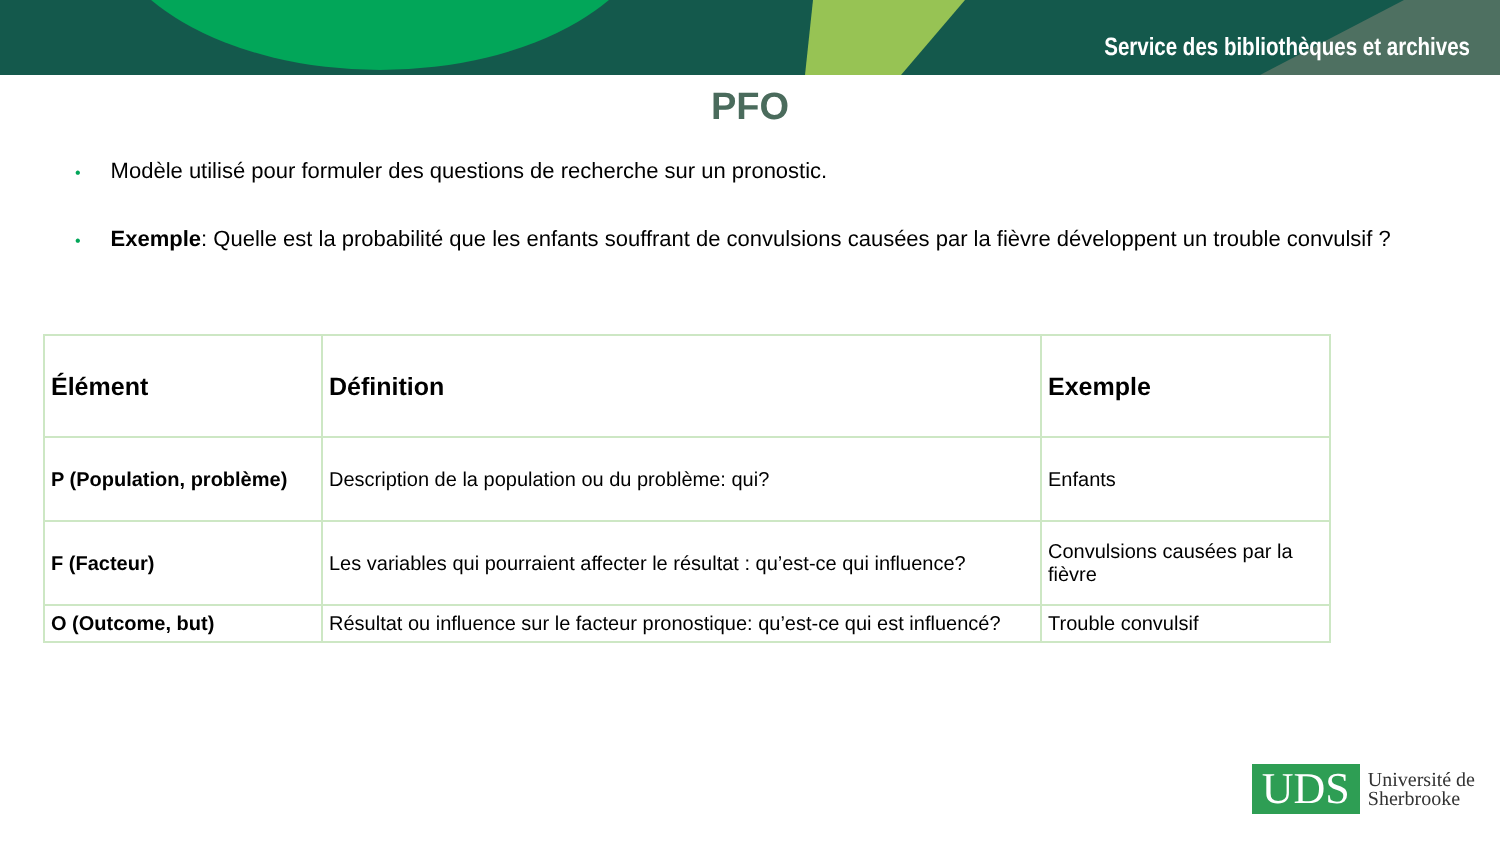Service des bibliothèques et archives
PFO
• Modèle utilisé pour formuler des questions de recherche sur un pronostic.
• Exemple: Quelle est la probabilité que les enfants souffrant de convulsions causées par la fièvre développent un trouble convulsif ?
| Élément | Définition | Exemple |
| --- | --- | --- |
| P (Population, problème) | Description de la population ou du problème: qui? | Enfants |
| F (Facteur) | Les variables qui pourraient affecter le résultat : qu’est-ce qui influence? | Convulsions causées par la fièvre |
| O (Outcome, but) | Résultat ou influence sur le facteur pronostique: qu’est-ce qui est influencé? | Trouble convulsif |
UDS
Université de
Sherbrooke